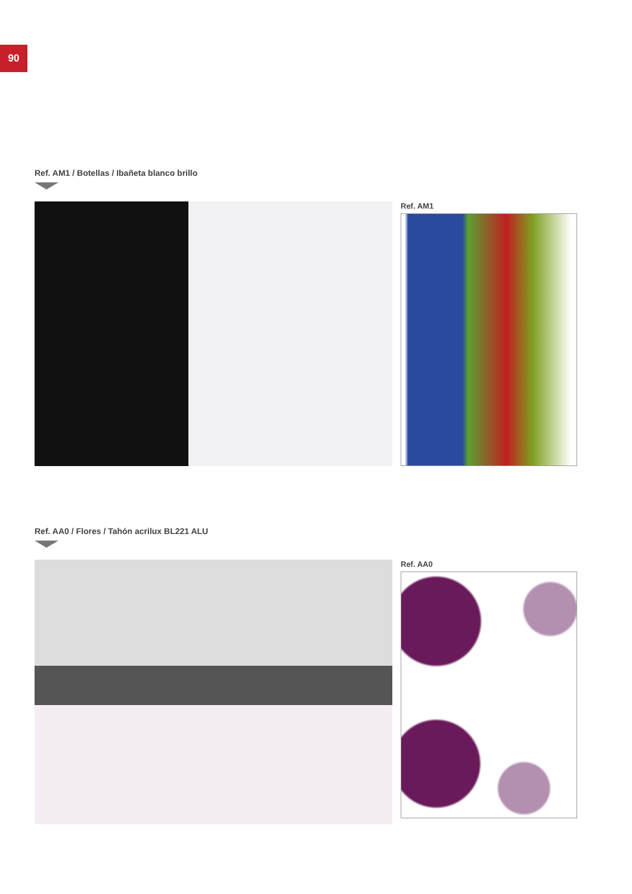90
Ref. AM1 / Botellas / Ibañeta blanco brillo
Ref. AM1
Ref. AA0 / Flores / Tahón acrilux BL221 ALU
Ref. AA0